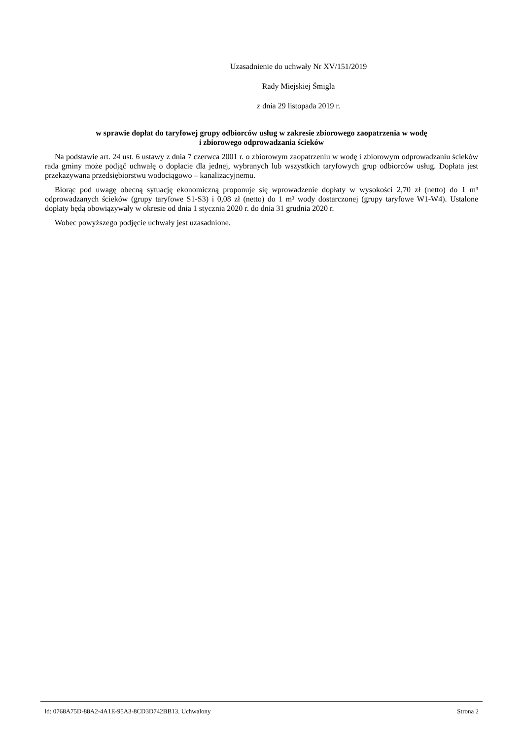Uzasadnienie do uchwały Nr XV/151/2019
Rady Miejskiej Śmigla
z dnia 29 listopada 2019 r.
w sprawie dopłat do taryfowej grupy odbiorców usług w zakresie zbiorowego zaopatrzenia w wodę
i zbiorowego odprowadzania ścieków
Na podstawie art. 24 ust. 6 ustawy z dnia 7 czerwca 2001 r. o zbiorowym zaopatrzeniu w wodę i zbiorowym odprowadzaniu ścieków rada gminy może podjąć uchwałę o dopłacie dla jednej, wybranych lub wszystkich taryfowych grup odbiorców usług. Dopłata jest przekazywana przedsiębiorstwu wodociągowo – kanalizacyjnemu.
Biorąc pod uwagę obecną sytuację ekonomiczną proponuje się wprowadzenie dopłaty w wysokości 2,70 zł (netto) do 1 m³ odprowadzanych ścieków (grupy taryfowe S1-S3) i 0,08 zł (netto) do 1 m³ wody dostarczonej (grupy taryfowe W1-W4). Ustalone dopłaty będą obowiązywały w okresie od dnia 1 stycznia 2020 r. do dnia 31 grudnia 2020 r.
Wobec powyższego podjęcie uchwały jest uzasadnione.
Id: 0768A75D-88A2-4A1E-95A3-8CD3D742BB13. Uchwalony Strona 2